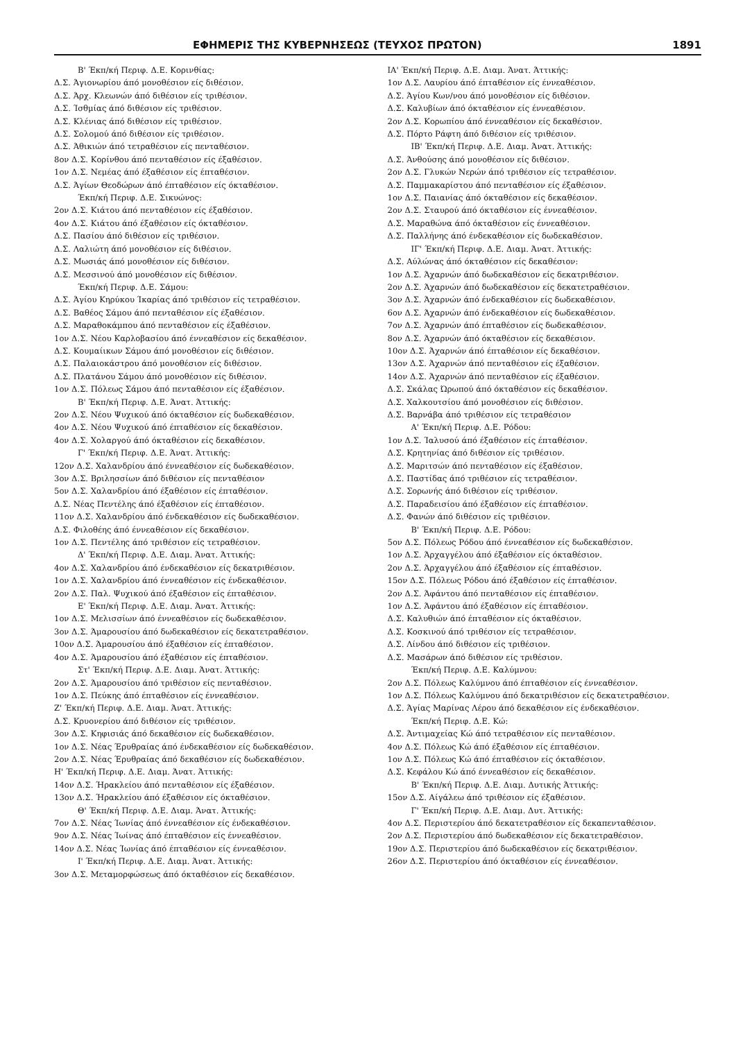ΕΦΗΜΕΡΙΣ ΤΗΣ ΚΥΒΕΡΝΗΣΕΩΣ (ΤΕΥΧΟΣ ΠΡΩΤΟΝ) 1891
Β' Έκπ/κή Περιφ. Δ.Ε. Κορινθίας:
Δ.Σ. Άγιονωρίου άπό μονοθέσιον είς διθέσιον.
Δ.Σ. Άρχ. Κλεωνών άπό διθέσιον είς τριθέσιον.
Δ.Σ. Ίσθμίας άπό διθέσιον είς τριθέσιον.
Δ.Σ. Κλένιας άπό διθέσιον είς τριθέσιον.
Δ.Σ. Σολομού άπό διθέσιον είς τριθέσιον.
Δ.Σ. Άθικιών άπό τετραθέσιον είς πενταθέσιον.
8ον Δ.Σ. Κορίνθου άπό πενταθέσιον είς έξαθέσιον.
1ον Δ.Σ. Νεμέας άπό έξαθέσιον είς έπταθέσιον.
Δ.Σ. Άγίων Θεοδώρων άπό έπταθέσιον είς όκταθέσιον.
Έκπ/κή Περιφ. Δ.Ε. Σικυώνος:
2ον Δ.Σ. Κιάτου άπό πενταθέσιον είς έξαθέσιον.
4ον Δ.Σ. Κιάτου άπό έξαθέσιον είς όκταθέσιον.
Δ.Σ. Πασίου άπό διθέσιον είς τριθέσιον.
Δ.Σ. Λαλιώτη άπό μονοθέσιον είς διθέσιον.
Δ.Σ. Μωσιάς άπό μονοθέσιον είς διθέσιον.
Δ.Σ. Μεσσινού άπό μονοθέσιον είς διθέσιον.
Έκπ/κή Περιφ. Δ.Ε. Σάμου:
Δ.Σ. Άγίου Κηρύκου Ίκαρίας άπό τριθέσιον είς τετραθέσιον.
Δ.Σ. Βαθέος Σάμου άπό πενταθέσιον είς έξαθέσιον.
Δ.Σ. Μαραθοκάμπου άπό πενταθέσιον είς έξαθέσιον.
1ον Δ.Σ. Νέου Καρλοβασίου άπό έννεαθέσιον είς δεκαθέσιον.
Δ.Σ. Κουμαίικων Σάμου άπό μονοθέσιον είς διθέσιον.
Δ.Σ. Παλαιοκάστρου άπό μονοθέσιον είς διθέσιον.
Δ.Σ. Πλατάνου Σάμου άπό μονοθέσιον είς διθέσιον.
1ον Δ.Σ. Πόλεως Σάμου άπό πενταθέσιον είς έξαθέσιον.
Β' Έκπ/κή Περιφ. Δ.Ε. Άνατ. Άττικής:
2ον Δ.Σ. Νέου Ψυχικού άπό όκταθέσιον είς δωδεκαθέσιον.
4ον Δ.Σ. Νέου Ψυχικού άπό έπταθέσιον είς δεκαθέσιον.
4ον Δ.Σ. Χολαργού άπό όκταθέσιον είς δεκαθέσιον.
Γ' Έκπ/κή Περιφ. Δ.Ε. Άνατ. Άττικής:
12ον Δ.Σ. Χαλανδρίου άπό έννεαθέσιον είς δωδεκαθέσιον.
3ον Δ.Σ. Βριλησσίων άπό διθέσιον είς πενταθέσιον
5ον Δ.Σ. Χαλανδρίου άπό έξαθέσιον είς έπταθέσιον.
Δ.Σ. Νέας Πεντέλης άπό έξαθέσιον είς έπταθέσιον.
11ον Δ.Σ. Χαλανδρίου άπό ένδεκαθέσιον είς δωδεκαθέσιον.
Δ.Σ. Φιλοθέης άπό έννεαθέσιον είς δεκαθέσιον.
1ον Δ.Σ. Πεντέλης άπό τριθέσιον είς τετραθέσιον.
Δ' Έκπ/κή Περιφ. Δ.Ε. Διαμ. Άνατ. Άττικής:
4ον Δ.Σ. Χαλανδρίου άπό ένδεκαθέσιον είς δεκατριθέσιον.
1ον Δ.Σ. Χαλανδρίου άπό έννεαθέσιον είς ένδεκαθέσιον.
2ον Δ.Σ. Παλ. Ψυχικού άπό έξαθέσιον είς έπταθέσιον.
Ε' Έκπ/κή Περιφ. Δ.Ε. Διαμ. Άνατ. Άττικής:
1ον Δ.Σ. Μελισσίων άπό έννεαθέσιον είς δωδεκαθέσιον.
3ον Δ.Σ. Άμαρουσίου άπό δωδεκαθέσιον είς δεκατετραθέσιον.
10ον Δ.Σ. Άμαρουσίου άπό έξαθέσιον είς έπταθέσιον.
4ον Δ.Σ. Άμαρουσίου άπό έξαθέσιον είς έπταθέσιον.
Στ' Έκπ/κή Περιφ. Δ.Ε. Διαμ. Άνατ. Άττικής:
2ον Δ.Σ. Άμαρουσίου άπό τριθέσιον είς πενταθέσιον.
1ον Δ.Σ. Πεύκης άπό έπταθέσιον είς έννεαθέσιον.
Ζ' Έκπ/κή Περιφ. Δ.Ε. Διαμ. Άνατ. Άττικής:
Δ.Σ. Κρυονερίου άπό διθέσιον είς τριθέσιον.
3ον Δ.Σ. Κηφισιάς άπό δεκαθέσιον είς δωδεκαθέσιον.
1ον Δ.Σ. Νέας Έρυθραίας άπό ένδεκαθέσιον είς δωδεκαθέσιον.
2ον Δ.Σ. Νέας Έρυθραίας άπό δεκαθέσιον είς δωδεκαθέσιον.
Η' Έκπ/κή Περιφ. Δ.Ε. Διαμ. Άνατ. Άττικής:
14ον Δ.Σ. Ήρακλείου άπό πενταθέσιον είς έξαθέσιον.
13ον Δ.Σ. Ήρακλείου άπό έξαθέσιον είς όκταθέσιον.
Θ' Έκπ/κή Περιφ. Δ.Ε. Διαμ. Άνατ. Άττικής:
7ον Δ.Σ. Νέας Ίωνίας άπό έννεαθέσιον είς ένδεκαθέσιον.
9ον Δ.Σ. Νέας Ίωίνας άπό έπταθέσιον είς έννεαθέσιον.
14ον Δ.Σ. Νέας Ίωνίας άπό έπταθέσιον είς έννεαθέσιον.
Ι' Έκπ/κή Περιφ. Δ.Ε. Διαμ. Άνατ. Άττικής:
3ον Δ.Σ. Μεταμορφώσεως άπό όκταθέσιον είς δεκαθέσιον.
ΙΑ' Έκπ/κή Περιφ. Δ.Ε. Διαμ. Άνατ. Άττικής:
1ον Δ.Σ. Λαυρίου άπό έπταθέσιον είς έννεαθέσιον.
Δ.Σ. Άγίου Κων/νου άπό μονοθέσιον είς διθέσιον.
Δ.Σ. Καλυβίων άπό όκταθέσιον είς έννεαθέσιον.
2ον Δ.Σ. Κορωπίου άπό έννεαθέσιον είς δεκαθέσιον.
Δ.Σ. Πόρτο Ράφτη άπό διθέσιον είς τριθέσιον.
ΙΒ' Έκπ/κή Περιφ. Δ.Ε. Διαμ. Άνατ. Άττικής:
Δ.Σ. Άνθούσης άπό μονοθέσιον είς διθέσιον.
2ον Δ.Σ. Γλυκών Νερών άπό τριθέσιον είς τετραθέσιον.
Δ.Σ. Παμμακαρίστου άπό πενταθέσιον είς έξαθέσιον.
1ον Δ.Σ. Παιανίας άπό όκταθέσιον είς δεκαθέσιον.
2ον Δ.Σ. Σταυρού άπό όκταθέσιον είς έννεαθέσιον.
Δ.Σ. Μαραθώνα άπό όκταθέσιον είς έννεαθέσιον.
Δ.Σ. Παλλήνης άπό ένδεκαθέσιον είς δωδεκαθέσιον.
ΙΓ' Έκπ/κή Περιφ. Δ.Ε. Διαμ. Άνατ. Άττικής:
Δ.Σ. Αύλώνας άπό όκταθέσιον είς δεκαθέσιον:
1ον Δ.Σ. Άχαρνών άπό δωδεκαθέσιον είς δεκατριθέσιον.
2ον Δ.Σ. Άχαρνών άπό δωδεκαθέσιον είς δεκατετραθέσιον.
3ον Δ.Σ. Άχαρνών άπό ένδεκαθέσιον είς δωδεκαθέσιον.
6ον Δ.Σ. Άχαρνών άπό ένδεκαθέσιον είς δωδεκαθέσιον.
7ον Δ.Σ. Άχαρνών άπό έπταθέσιον είς δωδεκαθέσιον.
8ον Δ.Σ. Άχαρνών άπό όκταθέσιον είς δεκαθέσιον.
10ον Δ.Σ. Άχαρνών άπό έπταθέσιον είς δεκαθέσιον.
13ον Δ.Σ. Άχαρνών άπό πενταθέσιον είς έξαθέσιον.
14ον Δ.Σ. Άχαρνών άπό πενταθέσιον είς έξαθέσιον.
Δ.Σ. Σκάλας Ώρωπού άπό όκταθέσιον είς δεκαθέσιον.
Δ.Σ. Χαλκουτσίου άπό μονοθέσιον είς διθέσιον.
Δ.Σ. Βαρνάβα άπό τριθέσιον είς τετραθέσιον
Α' Έκπ/κή Περιφ. Δ.Ε. Ρόδου:
1ον Δ.Σ. Ίαλυσού άπό έξαθέσιον είς έπταθέσιον.
Δ.Σ. Κρητηνίας άπό διθέσιον είς τριθέσιον.
Δ.Σ. Μαριτσών άπό πενταθέσιον είς έξαθέσιον.
Δ.Σ. Παστίδας άπό τριθέσιον είς τετραθέσιον.
Δ.Σ. Σορωνής άπό διθέσιον είς τριθέσιον.
Δ.Σ. Παραδεισίου άπό έξαθέσιον είς έπταθέσιον.
Δ.Σ. Φανών άπό διθέσιον είς τριθέσιον.
Β' Έκπ/κή Περιφ. Δ.Ε. Ρόδου:
5ον Δ.Σ. Πόλεως Ρόδου άπό έννεαθέσιον είς δωδεκαθέσιον.
1ον Δ.Σ. Άρχαγγέλου άπό έξαθέσιον είς όκταθέσιον.
2ον Δ.Σ. Άρχαγγέλου άπό έξαθέσιον είς έπταθέσιον.
15ον Δ.Σ. Πόλεως Ρόδου άπό έξαθέσιον είς έπταθέσιον.
2ον Δ.Σ. Άφάντου άπό πενταθέσιον είς έπταθέσιον.
1ον Δ.Σ. Άφάντου άπό έξαθέσιον είς έπταθέσιον.
Δ.Σ. Καλυθιών άπό έπταθέσιον είς όκταθέσιον.
Δ.Σ. Κοσκινού άπό τριθέσιον είς τετραθέσιον.
Δ.Σ. Λίνδου άπό διθέσιον είς τριθέσιον.
Δ.Σ. Μασάρων άπό διθέσιον είς τριθέσιον.
Έκπ/κή Περιφ. Δ.Ε. Καλύμνου:
2ον Δ.Σ. Πόλεως Καλύμνου άπό έπταθέσιον είς έννεαθέσιον.
1ον Δ.Σ. Πόλεως Καλύμνου άπό δεκατριθέσιον είς δεκατετραθέσιον.
Δ.Σ. Άγίας Μαρίνας Λέρου άπό δεκαθέσιον είς ένδεκαθέσιον.
Έκπ/κή Περιφ. Δ.Ε. Κώ:
Δ.Σ. Άντιμαχείας Κώ άπό τετραθέσιον είς πενταθέσιον.
4ον Δ.Σ. Πόλεως Κώ άπό έξαθέσιον είς έπταθέσιον.
1ον Δ.Σ. Πόλεως Κώ άπό έπταθέσιον είς όκταθέσιον.
Δ.Σ. Κεφάλου Κώ άπό έννεαθέσιον είς δεκαθέσιον.
Β' Έκπ/κή Περιφ. Δ.Ε. Διαμ. Δυτικής Άττικής:
15ον Δ.Σ. Αίγάλεω άπό τριθέσιον είς έξαθέσιον.
Γ' Έκπ/κή Περιφ. Δ.Ε. Διαμ. Δυτ. Άττικής:
4ον Δ.Σ. Περιστερίου άπό δεκατετραθέσιον είς δεκαπενταθέσιον.
2ον Δ.Σ. Περιστερίου άπό δωδεκαθέσιον είς δεκατετραθέσιον.
19ον Δ.Σ. Περιστερίου άπό δωδεκαθέσιον είς δεκατριθέσιον.
26ον Δ.Σ. Περιστερίου άπό όκταθέσιον είς έννεαθέσιον.